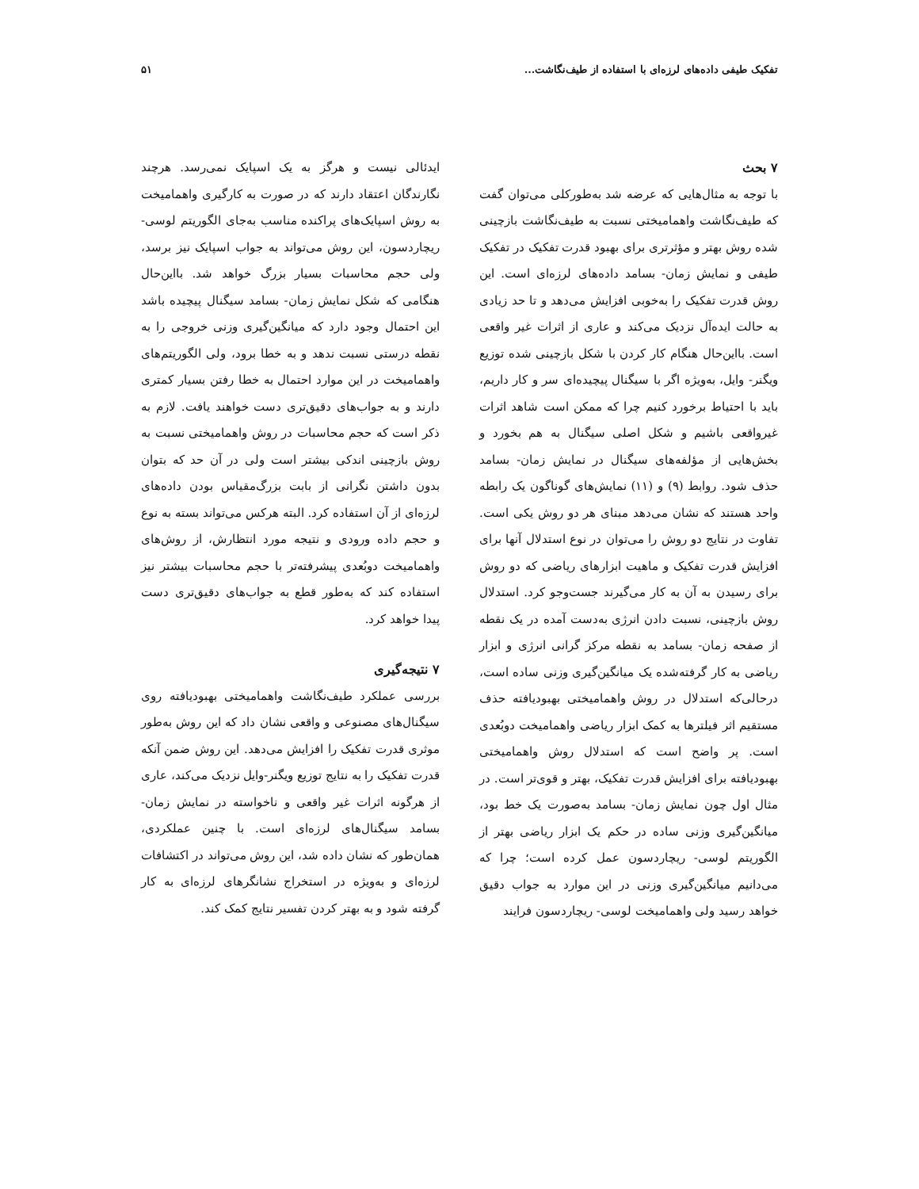تفکیک طیفی داده‌های لرزه‌ای با استفاده از طیف‌نگاشت... ۵۱
۷ بحث
با توجه به مثال‌هایی که عرضه شد به‌طورکلی می‌توان گفت که طیف‌نگاشت واهمامیختی نسبت به طیف‌نگاشت بازچینی شده روش بهتر و مؤثرتری برای بهبود قدرت تفکیک در تفکیک طیفی و نمایش زمان- بسامد داده‌های لرزه‌ای است. این روش قدرت تفکیک را به‌خوبی افزایش می‌دهد و تا حد زیادی به حالت ایده‌آل نزدیک می‌کند و عاری از اثرات غیر واقعی است. بااین‌حال هنگام کار کردن با شکل بازچینی شده توزیع ویگنر- وایل، به‌ویژه اگر با سیگنال پیچیده‌ای سر و کار داریم، باید با احتیاط برخورد کنیم چرا که ممکن است شاهد اثرات غیرواقعی باشیم و شکل اصلی سیگنال به هم بخورد و بخش‌هایی از مؤلفه‌های سیگنال در نمایش زمان- بسامد حذف شود. روابط (۹) و (۱۱) نمایش‌های گوناگون یک رابطه واحد هستند که نشان می‌دهد مبنای هر دو روش یکی است. تفاوت در نتایج دو روش را می‌توان در نوع استدلال آنها برای افزایش قدرت تفکیک و ماهیت ابزارهای ریاضی که دو روش برای رسیدن به آن به کار می‌گیرند جست‌وجو کرد. استدلال روش بازچینی، نسبت دادن انرژی به‌دست آمده در یک نقطه از صفحه زمان- بسامد به نقطه مرکز گرانی انرژی و ابزار ریاضی به کار گرفته‌شده یک میانگین‌گیری وزنی ساده است، درحالی‌که استدلال در روش واهمامیختی بهبودیافته حذف مستقیم اثر فیلترها به کمک ابزار ریاضی واهمامیخت دوبُعدی است. پر واضح است که استدلال روش واهمامیختی بهبودیافته برای افزایش قدرت تفکیک، بهتر و قوی‌تر است. در مثال اول چون نمایش زمان- بسامد به‌صورت یک خط بود، میانگین‌گیری وزنی ساده در حکم یک ابزار ریاضی بهتر از الگوریتم لوسی- ریچاردسون عمل کرده است؛ چرا که می‌دانیم میانگین‌گیری وزنی در این موارد به جواب دقیق خواهد رسید ولی واهمامیخت لوسی- ریچاردسون فرایند
ایدئالی نیست و هرگز به یک اسپایک نمی‌رسد. هرچند نگارندگان اعتقاد دارند که در صورت به کارگیری واهمامیخت به روش اسپایک‌های پراکنده مناسب به‌جای الگوریتم لوسی- ریچاردسون، این روش می‌تواند به جواب اسپایک نیز برسد، ولی حجم محاسبات بسیار بزرگ خواهد شد. بااین‌حال هنگامی که شکل نمایش زمان- بسامد سیگنال پیچیده باشد این احتمال وجود دارد که میانگین‌گیری وزنی خروجی را به نقطه درستی نسبت ندهد و به خطا برود، ولی الگوریتم‌های واهمامیخت در این موارد احتمال به خطا رفتن بسیار کمتری دارند و به جواب‌های دقیق‌تری دست خواهند یافت. لازم به ذکر است که حجم محاسبات در روش واهمامیختی نسبت به روش بازچینی اندکی بیشتر است ولی در آن حد که بتوان بدون داشتن نگرانی از بابت بزرگ‌مقیاس بودن داده‌های لرزه‌ای از آن استفاده کرد. البته هرکس می‌تواند بسته به نوع و حجم داده ورودی و نتیجه مورد انتظارش، از روش‌های واهمامیخت دوبُعدی پیشرفته‌تر با حجم محاسبات بیشتر نیز استفاده کند که به‌طور قطع به جواب‌های دقیق‌تری دست پیدا خواهد کرد.
۷ نتیجه‌گیری
بررسی عملکرد طیف‌نگاشت واهمامیختی بهبودیافته روی سیگنال‌های مصنوعی و واقعی نشان داد که این روش به‌طور موثری قدرت تفکیک را افزایش می‌دهد. این روش ضمن آنکه قدرت تفکیک را به نتایج توزیع ویگنر-وایل نزدیک می‌کند، عاری از هرگونه اثرات غیر واقعی و ناخواسته در نمایش زمان- بسامد سیگنال‌های لرزه‌ای است. با چنین عملکردی، همان‌طور که نشان داده شد، این روش می‌تواند در اکتشافات لرزه‌ای و به‌ویژه در استخراج نشانگرهای لرزه‌ای به کار گرفته شود و به بهتر کردن تفسیر نتایج کمک کند.